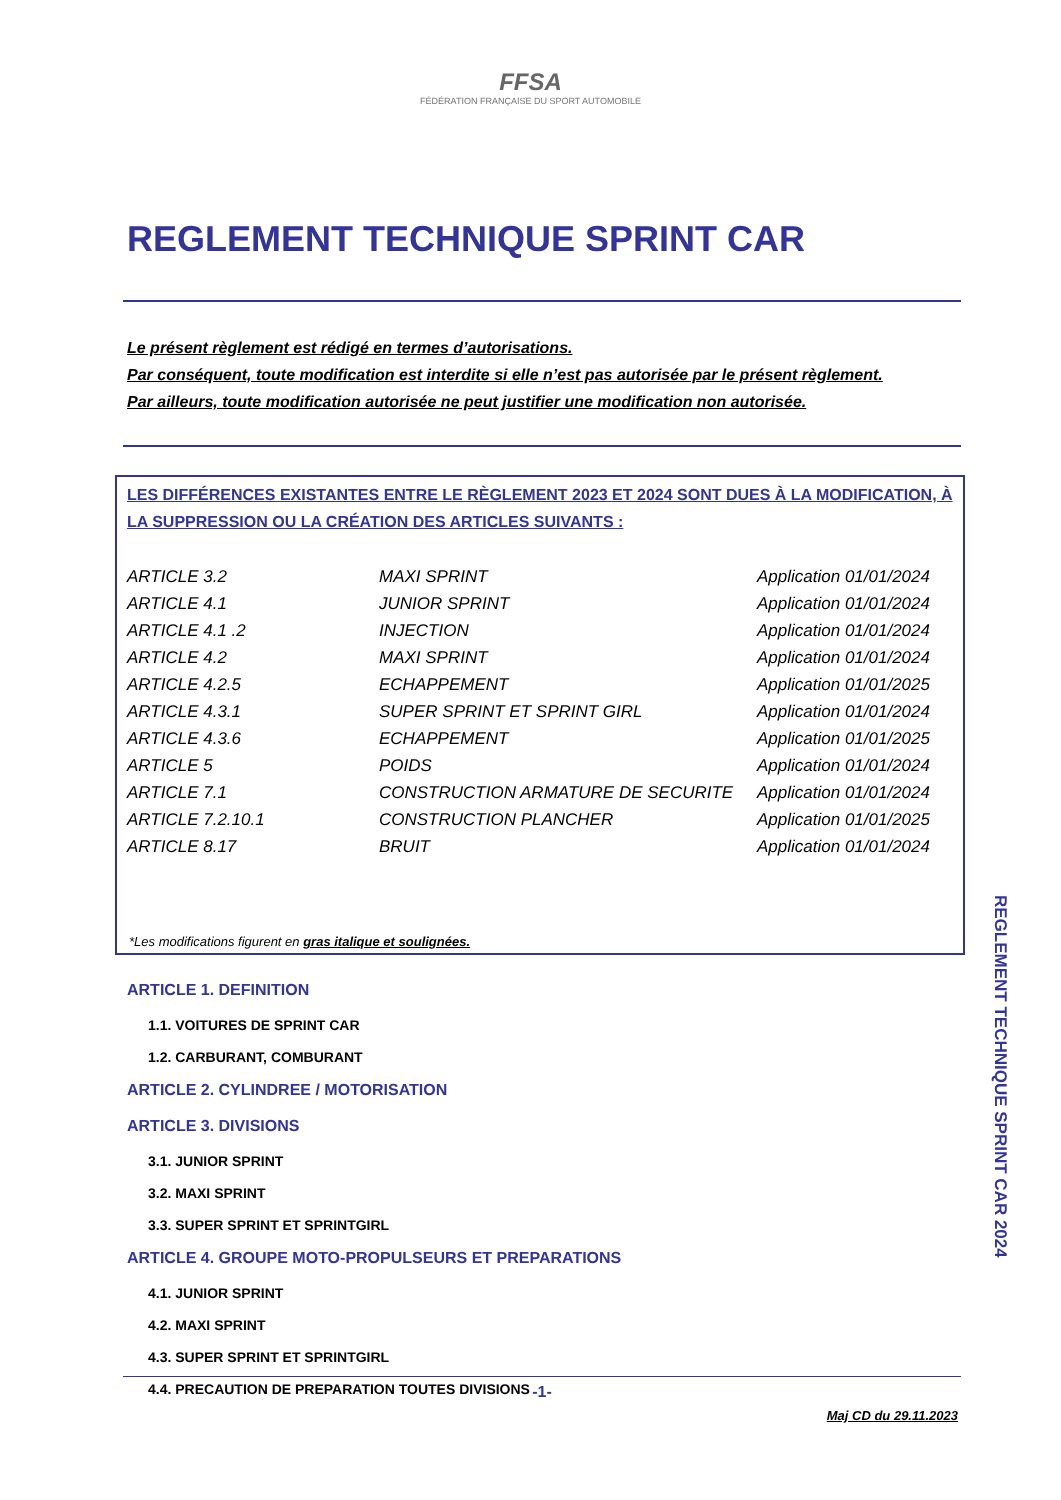FFSA
FÉDÉRATION FRANÇAISE DU SPORT AUTOMOBILE
REGLEMENT TECHNIQUE SPRINT CAR
Le présent règlement est rédigé en termes d’autorisations.
Par conséquent, toute modification est interdite si elle n’est pas autorisée par le présent règlement.
Par ailleurs, toute modification autorisée ne peut justifier une modification non autorisée.
LES DIFFÉRENCES EXISTANTES ENTRE LE RÈGLEMENT 2023 ET 2024 SONT DUES À LA MODIFICATION, À LA SUPPRESSION OU LA CRÉATION DES ARTICLES SUIVANTS :
| ARTICLE 3.2 | MAXI SPRINT | Application 01/01/2024 |
| ARTICLE 4.1 | JUNIOR SPRINT | Application 01/01/2024 |
| ARTICLE 4.1 .2 | INJECTION | Application 01/01/2024 |
| ARTICLE 4.2 | MAXI SPRINT | Application 01/01/2024 |
| ARTICLE 4.2.5 | ECHAPPEMENT | Application 01/01/2025 |
| ARTICLE 4.3.1 | SUPER SPRINT ET SPRINT GIRL | Application 01/01/2024 |
| ARTICLE 4.3.6 | ECHAPPEMENT | Application 01/01/2025 |
| ARTICLE 5 | POIDS | Application 01/01/2024 |
| ARTICLE 7.1 | CONSTRUCTION ARMATURE DE SECURITE | Application 01/01/2024 |
| ARTICLE 7.2.10.1 | CONSTRUCTION PLANCHER | Application 01/01/2025 |
| ARTICLE 8.17 | BRUIT | Application 01/01/2024 |
*Les modifications figurent en gras italique et soulignées.
ARTICLE 1. DEFINITION
1.1. VOITURES DE SPRINT CAR
1.2. CARBURANT, COMBURANT
ARTICLE 2. CYLINDREE / MOTORISATION
ARTICLE 3. DIVISIONS
3.1. JUNIOR SPRINT
3.2. MAXI SPRINT
3.3. SUPER SPRINT ET SPRINTGIRL
ARTICLE 4. GROUPE MOTO-PROPULSEURS ET PREPARATIONS
4.1. JUNIOR SPRINT
4.2. MAXI SPRINT
4.3. SUPER SPRINT ET SPRINTGIRL
4.4. PRECAUTION DE PREPARATION TOUTES DIVISIONS
REGLEMENT TECHNIQUE SPRINT CAR 2024
-1-
Maj CD du 29.11.2023